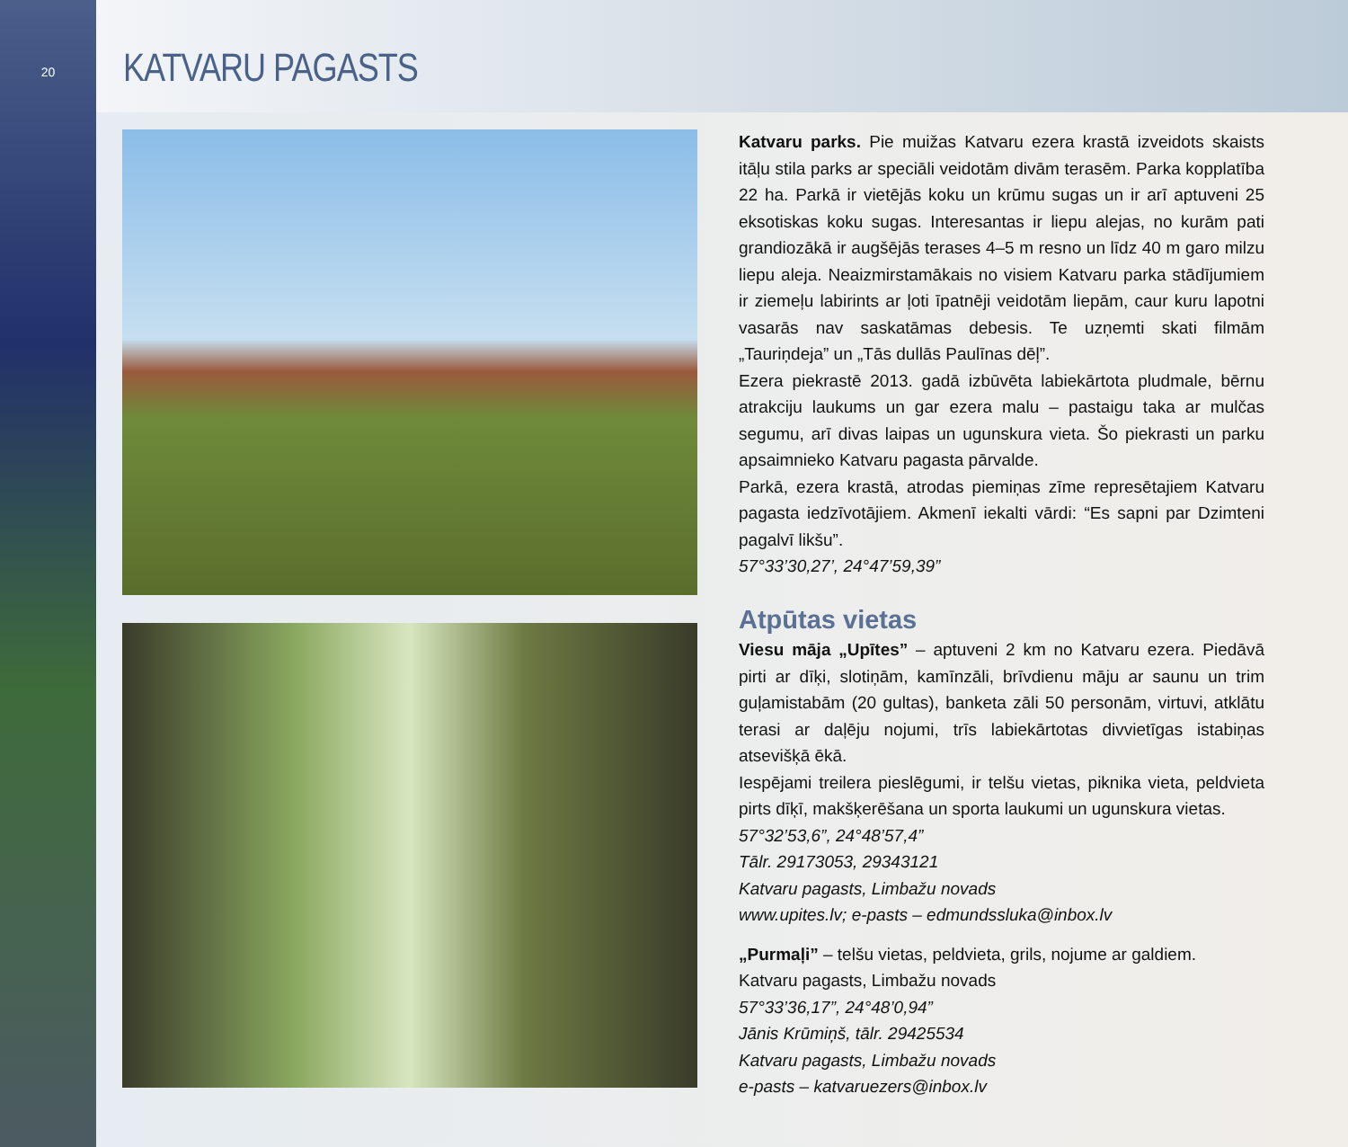20
KATVARU PAGASTS
Katvaru parks. Pie muižas Katvaru ezera krastā izveidots skaists itāļu stila parks ar speciāli veidotām divām terasēm. Parka kopplatība 22 ha. Parkā ir vietējās koku un krūmu sugas un ir arī aptuveni 25 eksotiskas koku sugas. Interesantas ir liepu alejas, no kurām pati grandiozākā ir augšējās terases 4–5 m resno un līdz 40 m garo milzu liepu aleja. Neaizmirstamākais no visiem Katvaru parka stādījumiem ir ziemeļu labirints ar ļoti īpatnēji veidotām liepām, caur kuru lapotni vasarās nav saskatāmas debesis. Te uzņemti skati filmām „Tauriņdeja” un „Tās dullās Paulīnas dēļ”.
Ezera piekrastē 2013. gadā izbūvēta labiekārtota pludmale, bērnu atrakciju laukums un gar ezera malu – pastaigu taka ar mulčas segumu, arī divas laipas un ugunskura vieta. Šo piekrasti un parku apsaimnieko Katvaru pagasta pārvalde.
Parkā, ezera krastā, atrodas piemiņas zīme represētajiem Katvaru pagasta iedzīvotājiem. Akmenī iekalti vārdi: “Es sapni par Dzimteni pagalvī likšu”.
57°33’30,27’, 24°47’59,39”
Atpūtas vietas
Viesu māja „Upītes” – aptuveni 2 km no Katvaru ezera. Piedāvā pirti ar dīķi, slotiņām, kamīnzāli, brīvdienu māju ar saunu un trim guļamistabām (20 gultas), banketa zāli 50 personām, virtuvi, atklātu terasi ar daļēju nojumi, trīs labiekārtotas divvietīgas istabiņas atsevišķā ēkā.
Iespējami treilera pieslēgumi, ir telšu vietas, piknika vieta, peldvieta pirts dīķī, makšķerēšana un sporta laukumi un ugunskura vietas.
57°32’53,6”, 24°48’57,4”
Tālr. 29173053, 29343121
Katvaru pagasts, Limbažu novads
www.upites.lv; e-pasts – edmundssluka@inbox.lv
„Purmaļi” – telšu vietas, peldvieta, grils, nojume ar galdiem.
Katvaru pagasts, Limbažu novads
57°33’36,17”, 24°48’0,94”
Jānis Krūmiņš, tālr. 29425534
Katvaru pagasts, Limbažu novads
e-pasts – katvaruezers@inbox.lv